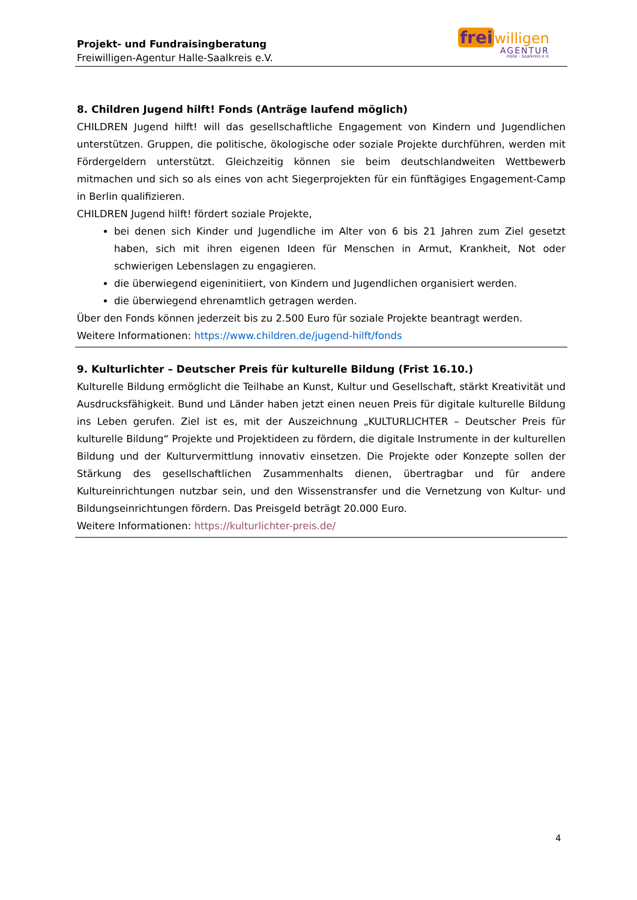Projekt- und Fundraisingberatung
Freiwilligen-Agentur Halle-Saalkreis e.V.
frei willigen
AGENTUR
Halle - Saalkreis e.V.
8. Children Jugend hilft! Fonds (Anträge laufend möglich)
CHILDREN Jugend hilft! will das gesellschaftliche Engagement von Kindern und Jugendlichen unterstützen. Gruppen, die politische, ökologische oder soziale Projekte durchführen, werden mit Fördergeldern unterstützt. Gleichzeitig können sie beim deutschlandweiten Wettbewerb mitmachen und sich so als eines von acht Siegerprojekten für ein fünftägiges Engagement-Camp in Berlin qualifizieren.
CHILDREN Jugend hilft! fördert soziale Projekte,
bei denen sich Kinder und Jugendliche im Alter von 6 bis 21 Jahren zum Ziel gesetzt haben, sich mit ihren eigenen Ideen für Menschen in Armut, Krankheit, Not oder schwierigen Lebenslagen zu engagieren.
die überwiegend eigeninitiiert, von Kindern und Jugendlichen organisiert werden.
die überwiegend ehrenamtlich getragen werden.
Über den Fonds können jederzeit bis zu 2.500 Euro für soziale Projekte beantragt werden.
Weitere Informationen: https://www.children.de/jugend-hilft/fonds
9. Kulturlichter – Deutscher Preis für kulturelle Bildung (Frist 16.10.)
Kulturelle Bildung ermöglicht die Teilhabe an Kunst, Kultur und Gesellschaft, stärkt Kreativität und Ausdrucksfähigkeit. Bund und Länder haben jetzt einen neuen Preis für digitale kulturelle Bildung ins Leben gerufen. Ziel ist es, mit der Auszeichnung „KULTURLICHTER – Deutscher Preis für kulturelle Bildung“ Projekte und Projektideen zu fördern, die digitale Instrumente in der kulturellen Bildung und der Kulturvermittlung innovativ einsetzen. Die Projekte oder Konzepte sollen der Stärkung des gesellschaftlichen Zusammenhalts dienen, übertragbar und für andere Kultureinrichtungen nutzbar sein, und den Wissenstransfer und die Vernetzung von Kultur- und Bildungseinrichtungen fördern. Das Preisgeld beträgt 20.000 Euro.
Weitere Informationen: https://kulturlichter-preis.de/
4